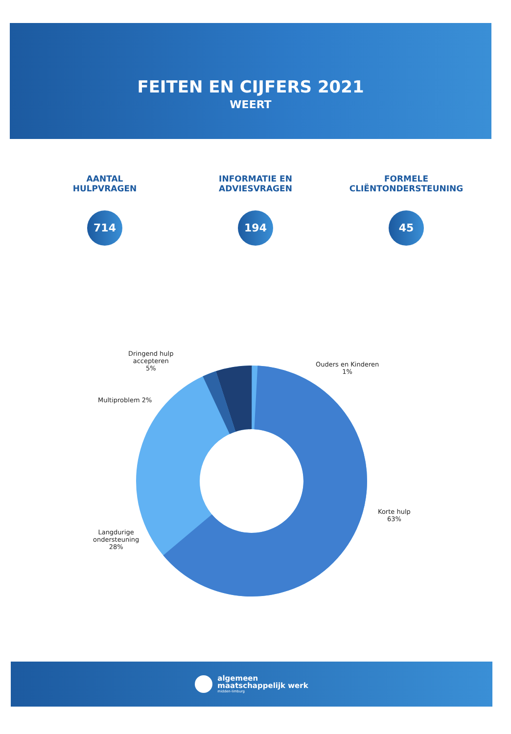FEITEN EN CIJFERS 2021
WEERT
AANTAL
HULPVRAGEN
714
INFORMATIE EN
ADVIESVRAGEN
194
FORMELE
CLIËNTONDERSTEUNING
45
Dringend hulp
accepteren
5%
Ouders en Kinderen
1%
Multiproblem 2%
Langdurige
ondersteuning
28%
Korte hulp
63%
algemeen
maatschappelijk werk
midden-limburg